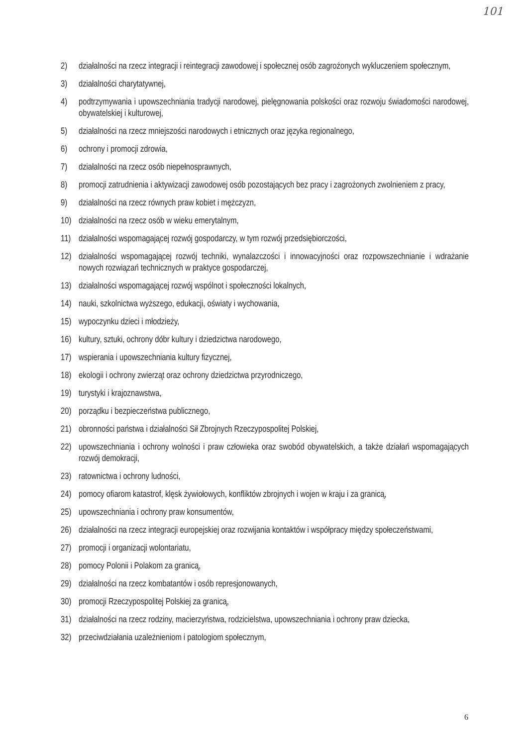101
2) działalności na rzecz integracji i reintegracji zawodowej i społecznej osób zagrożonych wykluczeniem społecznym,
3) działalności charytatywnej,
4) podtrzymywania i upowszechniania tradycji narodowej, pielęgnowania polskości oraz rozwoju świadomości narodowej, obywatelskiej i kulturowej,
5) działalności na rzecz mniejszości narodowych i etnicznych oraz języka regionalnego,
6) ochrony i promocji zdrowia,
7) działalności na rzecz osób niepełnosprawnych,
8) promocji zatrudnienia i aktywizacji zawodowej osób pozostających bez pracy i zagrożonych zwolnieniem z pracy,
9) działalności na rzecz równych praw kobiet i mężczyzn,
10) działalności na rzecz osób w wieku emerytalnym,
11) działalności wspomagającej rozwój gospodarczy, w tym rozwój przedsiębiorczości,
12) działalności wspomagającej rozwój techniki, wynalazczości i innowacyjności oraz rozpowszechnianie i wdrażanie nowych rozwiązań technicznych w praktyce gospodarczej,
13) działalności wspomagającej rozwój wspólnot i społeczności lokalnych,
14) nauki, szkolnictwa wyższego, edukacji, oświaty i wychowania,
15) wypoczynku dzieci i młodzieży,
16) kultury, sztuki, ochrony dóbr kultury i dziedzictwa narodowego,
17) wspierania i upowszechniania kultury fizycznej,
18) ekologii i ochrony zwierząt oraz ochrony dziedzictwa przyrodniczego,
19) turystyki i krajoznawstwa,
20) porządku i bezpieczeństwa publicznego,
21) obronności państwa i działalności Sił Zbrojnych Rzeczypospolitej Polskiej,
22) upowszechniania i ochrony wolności i praw człowieka oraz swobód obywatelskich, a także działań wspomagających rozwój demokracji,
23) ratownictwa i ochrony ludności,
24) pomocy ofiarom katastrof, klęsk żywiołowych, konfliktów zbrojnych i wojen w kraju i za granicą,
25) upowszechniania i ochrony praw konsumentów,
26) działalności na rzecz integracji europejskiej oraz rozwijania kontaktów i współpracy między społeczeństwami,
27) promocji i organizacji wolontariatu,
28) pomocy Polonii i Polakom za granicą,
29) działalności na rzecz kombatantów i osób represjonowanych,
30) promocji Rzeczypospolitej Polskiej za granicą,
31) działalności na rzecz rodziny, macierzyństwa, rodzicielstwa, upowszechniania i ochrony praw dziecka,
32) przeciwdziałania uzależnieniom i patologiom społecznym,
6